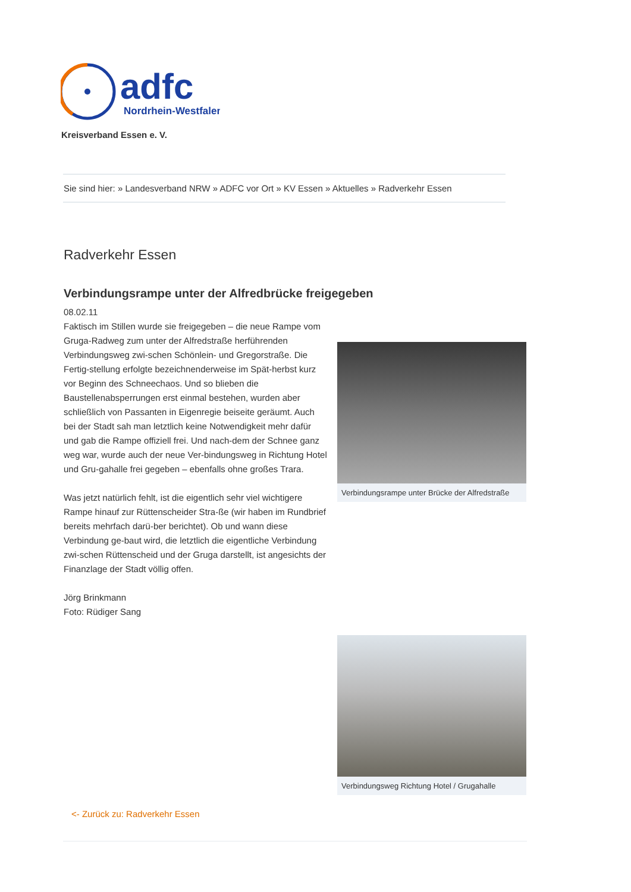adfc
Nordrhein-Westfalen
Kreisverband Essen e. V.
Sie sind hier: » Landesverband NRW » ADFC vor Ort » KV Essen » Aktuelles » Radverkehr Essen
Radverkehr Essen
Verbindungsrampe unter der Alfredbrücke freigegeben
08.02.11
Faktisch im Stillen wurde sie freigegeben – die neue Rampe vom Gruga-Radweg zum unter der Alfredstraße herführenden Verbindungsweg zwi-schen Schönlein- und Gregorstraße. Die Fertig-stellung erfolgte bezeichnenderweise im Spät-herbst kurz vor Beginn des Schneechaos. Und so blieben die Baustellenabsperrungen erst einmal bestehen, wurden aber schließlich von Passanten in Eigenregie beiseite geräumt. Auch bei der Stadt sah man letztlich keine Notwendigkeit mehr dafür und gab die Rampe offiziell frei. Und nach-dem der Schnee ganz weg war, wurde auch der neue Ver-bindungsweg in Richtung Hotel und Gru-gahalle frei gegeben – ebenfalls ohne großes Trara.
Was jetzt natürlich fehlt, ist die eigentlich sehr viel wichtigere Rampe hinauf zur Rüttenscheider Stra-ße (wir haben im Rundbrief bereits mehrfach darü-ber berichtet). Ob und wann diese Verbindung ge-baut wird, die letztlich die eigentliche Verbindung zwi-schen Rüttenscheid und der Gruga darstellt, ist angesichts der Finanzlage der Stadt völlig offen.
Jörg Brinkmann
Foto: Rüdiger Sang
Verbindungsrampe unter Brücke der Alfredstraße
Verbindungsweg Richtung Hotel / Grugahalle
<- Zurück zu: Radverkehr Essen